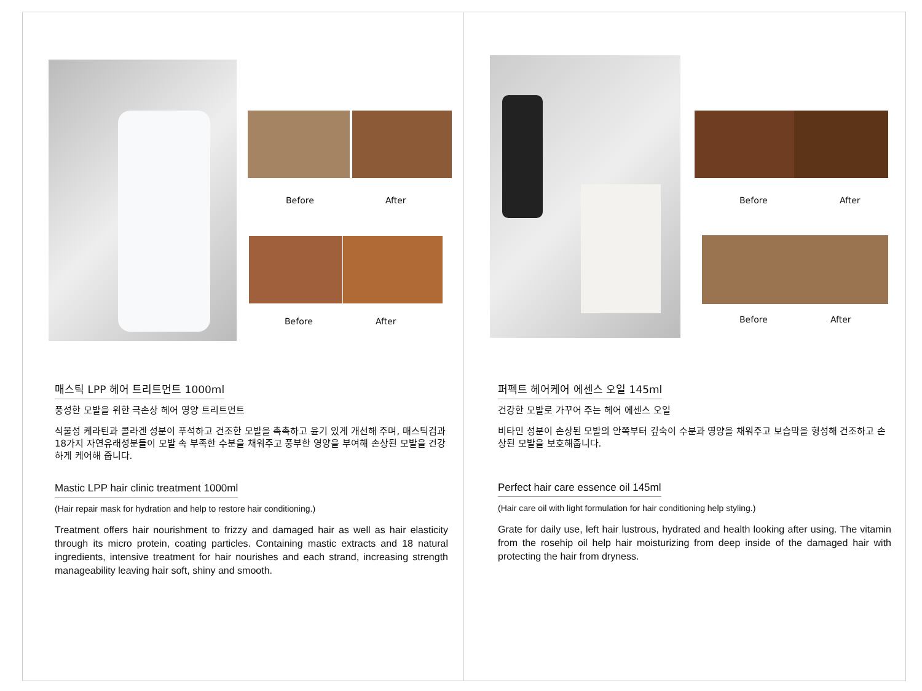Before After
Before After
매스틱 LPP 헤어 트리트먼트 1000ml
풍성한 모발을 위한 극손상 헤어 영양 트리트먼트
식물성 케라틴과 콜라겐 성분이 푸석하고 건조한 모발을 촉촉하고 윤기 있게 개선해 주며, 매스틱검과 18가지 자연유래성분들이 모발 속 부족한 수분을 채워주고 풍부한 영양을 부여해 손상된 모발을 건강하게 케어해 줍니다.
Mastic LPP hair clinic treatment 1000ml
(Hair repair mask for hydration and help to restore hair conditioning.)
Treatment offers hair nourishment to frizzy and damaged hair as well as hair elasticity through its micro protein, coating particles. Containing mastic extracts and 18 natural ingredients, intensive treatment for hair nourishes and each strand, increasing strength manageability leaving hair soft, shiny and smooth.
Before After
Before After
퍼펙트 헤어케어 에센스 오일 145ml
건강한 모발로 가꾸어 주는 헤어 에센스 오일
비타민 성분이 손상된 모발의 안쪽부터 깊숙이 수분과 영양을 채워주고 보습막을 형성해 건조하고 손상된 모발을 보호해줍니다.
Perfect hair care essence oil 145ml
(Hair care oil with light formulation for hair conditioning help styling.)
Grate for daily use, left hair lustrous, hydrated and health looking after using. The vitamin from the rosehip oil help hair moisturizing from deep inside of the damaged hair with protecting the hair from dryness.